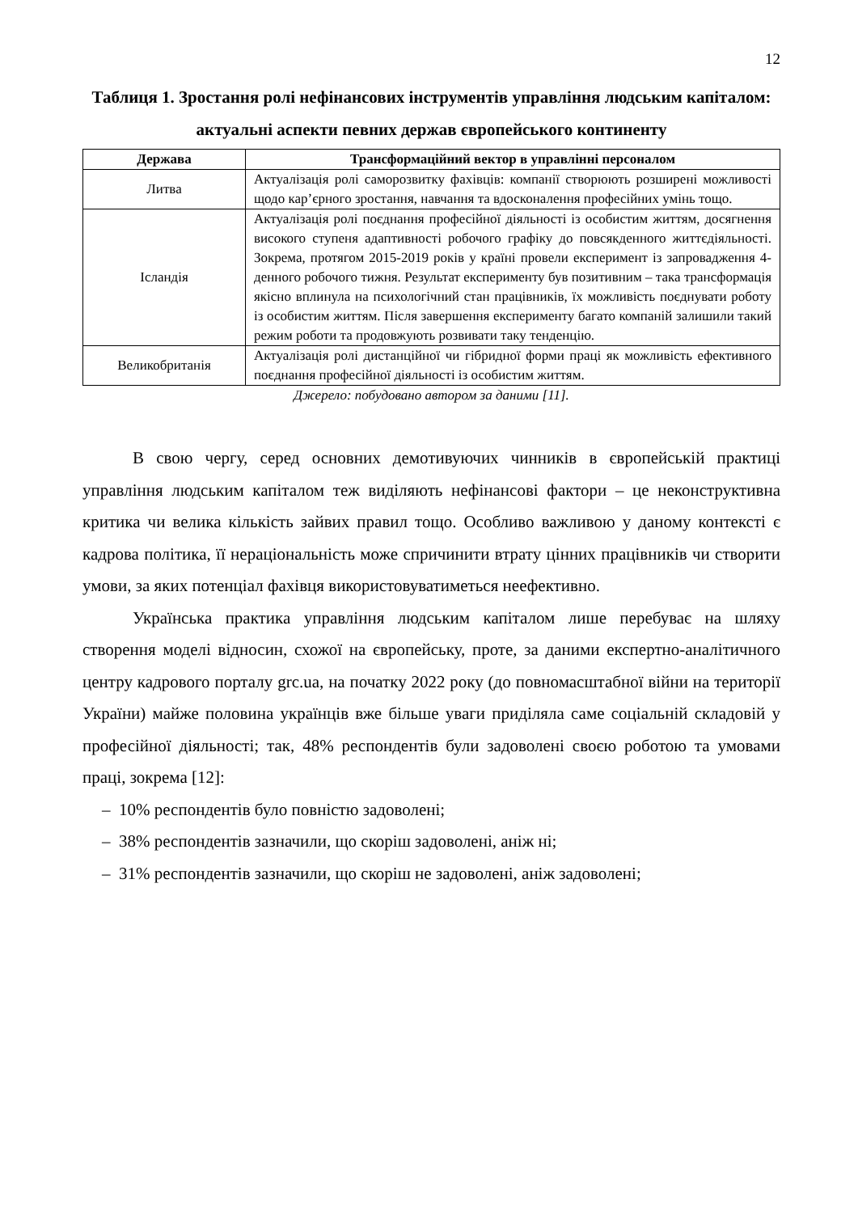12
Таблиця 1. Зростання ролі нефінансових інструментів управління людським капіталом: актуальні аспекти певних держав європейського континенту
| Держава | Трансформаційний вектор в управлінні персоналом |
| --- | --- |
| Литва | Актуалізація ролі саморозвитку фахівців: компанії створюють розширені можливості щодо кар’єрного зростання, навчання та вдосконалення професійних умінь тощо. |
| Ісландія | Актуалізація ролі поєднання професійної діяльності із особистим життям, досягнення високого ступеня адаптивності робочого графіку до повсякденного життєдіяльності. Зокрема, протягом 2015-2019 років у країні провели експеримент із запровадження 4-денного робочого тижня. Результат експерименту був позитивним – така трансформація якісно вплинула на психологічний стан працівників, їх можливість поєднувати роботу із особистим життям. Після завершення експерименту багато компаній залишили такий режим роботи та продовжують розвивати таку тенденцію. |
| Великобританія | Актуалізація ролі дистанційної чи гібридної форми праці як можливість ефективного поєднання професійної діяльності із особистим життям. |
Джерело: побудовано автором за даними [11].
В свою чергу, серед основних демотивуючих чинників в європейській практиці управління людським капіталом теж виділяють нефінансові фактори – це неконструктивна критика чи велика кількість зайвих правил тощо. Особливо важливою у даному контексті є кадрова політика, її нераціональність може спричинити втрату цінних працівників чи створити умови, за яких потенціал фахівця використовуватиметься неефективно.
Українська практика управління людським капіталом лише перебуває на шляху створення моделі відносин, схожої на європейську, проте, за даними експертно-аналітичного центру кадрового порталу grc.ua, на початку 2022 року (до повномасштабної війни на території України) майже половина українців вже більше уваги приділяла саме соціальній складовій у професійної діяльності; так, 48% респондентів були задоволені своєю роботою та умовами праці, зокрема [12]:
– 10% респондентів було повністю задоволені;
– 38% респондентів зазначили, що скоріш задоволені, аніж ні;
– 31% респондентів зазначили, що скоріш не задоволені, аніж задоволені;